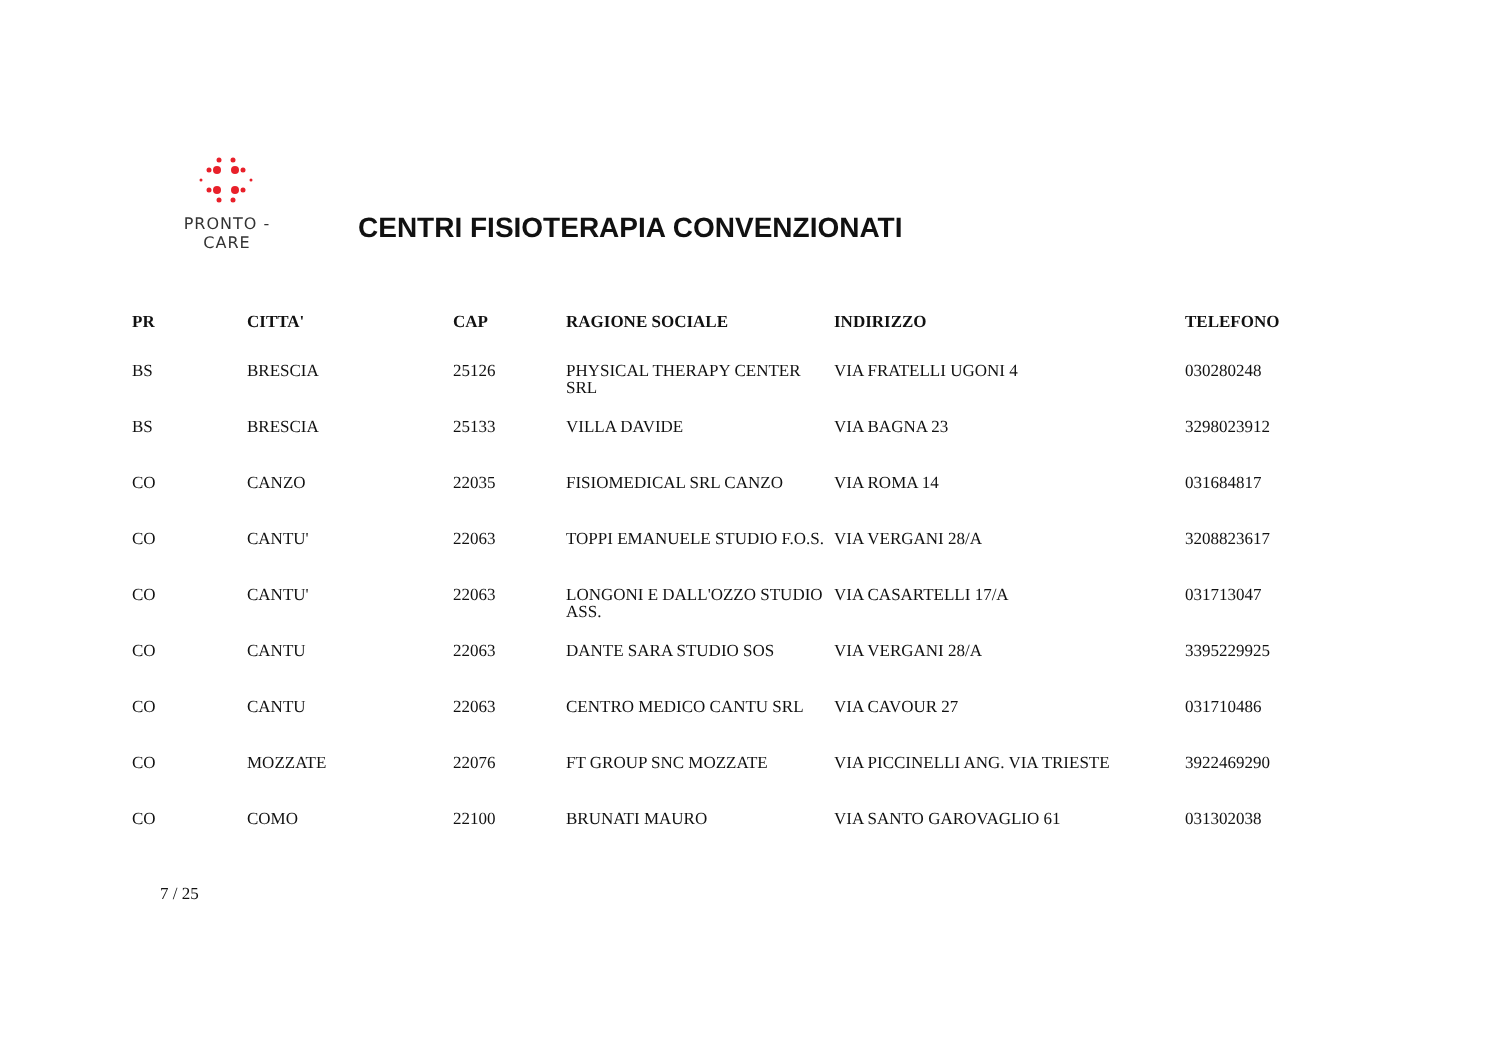PRONTO - CARE
CENTRI FISIOTERAPIA CONVENZIONATI
| PR | CITTA' | CAP | RAGIONE SOCIALE | INDIRIZZO | TELEFONO |
| --- | --- | --- | --- | --- | --- |
| BS | BRESCIA | 25126 | PHYSICAL THERAPY CENTER SRL | VIA FRATELLI UGONI 4 | 030280248 |
| BS | BRESCIA | 25133 | VILLA DAVIDE | VIA BAGNA 23 | 3298023912 |
| CO | CANZO | 22035 | FISIOMEDICAL SRL CANZO | VIA ROMA 14 | 031684817 |
| CO | CANTU' | 22063 | TOPPI EMANUELE STUDIO F.O.S. | VIA VERGANI 28/A | 3208823617 |
| CO | CANTU' | 22063 | LONGONI E DALL'OZZO STUDIO ASS. | VIA CASARTELLI 17/A | 031713047 |
| CO | CANTU | 22063 | DANTE SARA STUDIO SOS | VIA VERGANI 28/A | 3395229925 |
| CO | CANTU | 22063 | CENTRO MEDICO CANTU SRL | VIA CAVOUR 27 | 031710486 |
| CO | MOZZATE | 22076 | FT GROUP SNC MOZZATE | VIA PICCINELLI ANG. VIA TRIESTE | 3922469290 |
| CO | COMO | 22100 | BRUNATI MAURO | VIA SANTO GAROVAGLIO 61 | 031302038 |
7 / 25